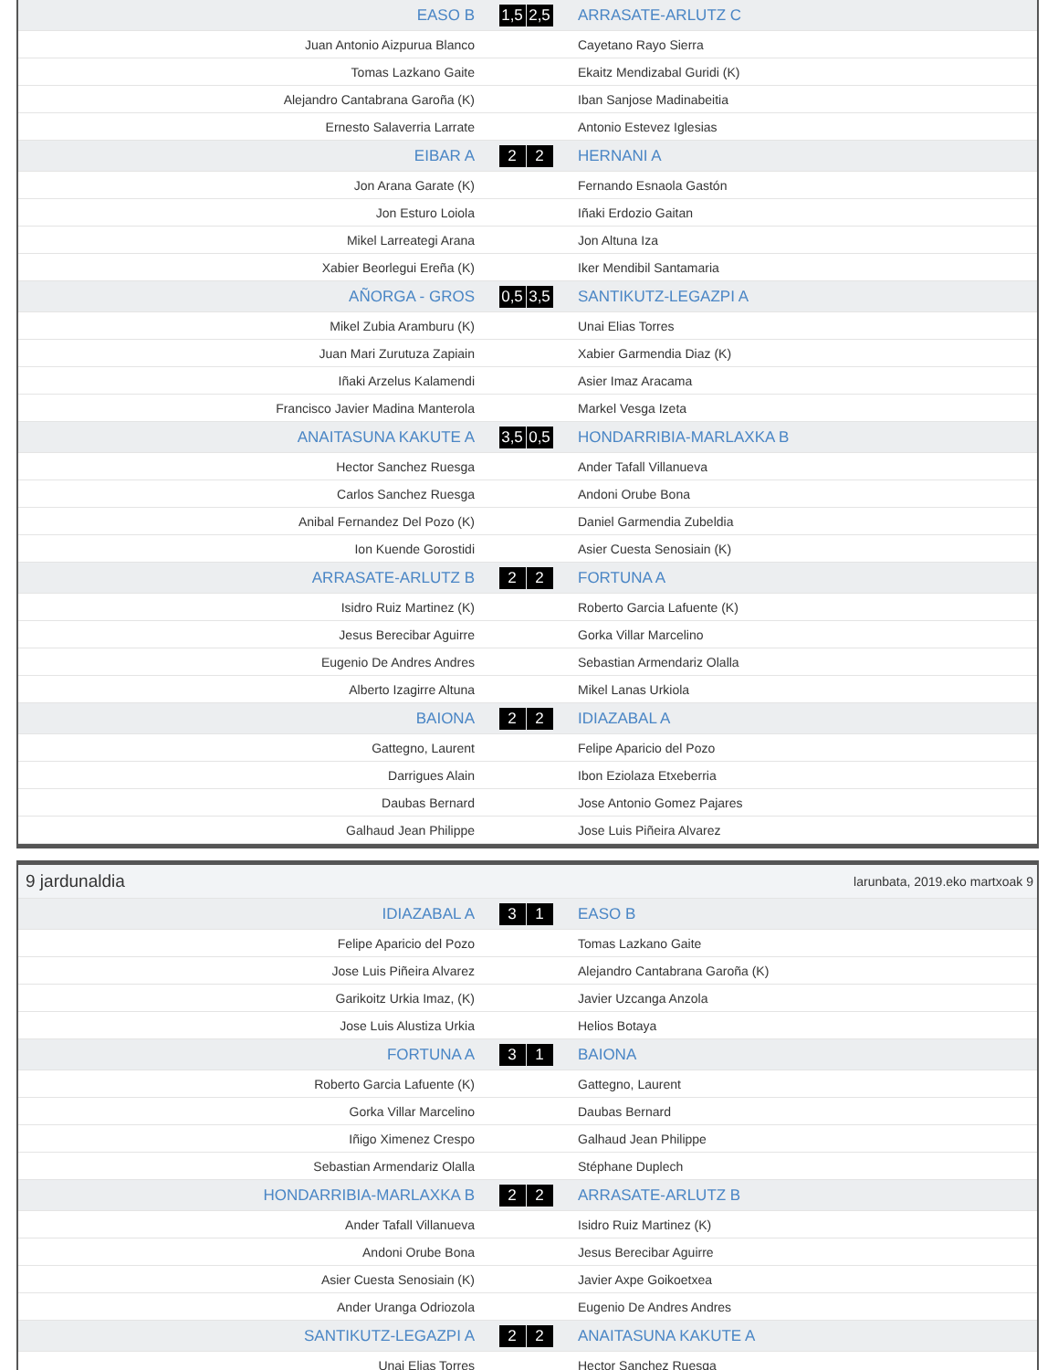| EASO B | | 1,5 | 2,5 | | ARRASATE-ARLUTZ C |
| Juan Antonio Aizpurua Blanco | | | | | Cayetano Rayo Sierra |
| Tomas Lazkano Gaite | | | | | Ekaitz Mendizabal Guridi (K) |
| Alejandro Cantabrana Garoña (K) | | | | | Iban Sanjose Madinabeitia |
| Ernesto Salaverria Larrate | | | | | Antonio Estevez Iglesias |
| EIBAR A | | 2 | 2 | | HERNANI A |
| Jon Arana Garate (K) | | | | | Fernando Esnaola Gastón |
| Jon Esturo Loiola | | | | | Iñaki Erdozio Gaitan |
| Mikel Larreategi Arana | | | | | Jon Altuna Iza |
| Xabier Beorlegui Ereña (K) | | | | | Iker Mendibil Santamaria |
| AÑORGA - GROS | | 0,5 | 3,5 | | SANTIKUTZ-LEGAZPI A |
| Mikel Zubia Aramburu (K) | | | | | Unai Elias Torres |
| Juan Mari Zurutuza Zapiain | | | | | Xabier Garmendia Diaz (K) |
| Iñaki Arzelus Kalamendi | | | | | Asier Imaz Aracama |
| Francisco Javier Madina Manterola | | | | | Markel Vesga Izeta |
| ANAITASUNA KAKUTE A | | 3,5 | 0,5 | | HONDARRIBIA-MARLAXKA B |
| Hector Sanchez Ruesga | | | | | Ander Tafall Villanueva |
| Carlos Sanchez Ruesga | | | | | Andoni Orube Bona |
| Anibal Fernandez Del Pozo (K) | | | | | Daniel Garmendia Zubeldia |
| Ion Kuende Gorostidi | | | | | Asier Cuesta Senosiain (K) |
| ARRASATE-ARLUTZ B | | 2 | 2 | | FORTUNA A |
| Isidro Ruiz Martinez (K) | | | | | Roberto Garcia Lafuente (K) |
| Jesus Berecibar Aguirre | | | | | Gorka Villar Marcelino |
| Eugenio De Andres Andres | | | | | Sebastian Armendariz Olalla |
| Alberto Izagirre Altuna | | | | | Mikel Lanas Urkiola |
| BAIONA | | 2 | 2 | | IDIAZABAL A |
| Gattegno, Laurent | | | | | Felipe Aparicio del Pozo |
| Darrigues Alain | | | | | Ibon Eziolaza Etxeberria |
| Daubas Bernard | | | | | Jose Antonio Gomez Pajares |
| Galhaud Jean Philippe | | | | | Jose Luis Piñeira Alvarez |
| 9 jardunaldia | | | larunbata, 2019.eko martxoak 9 | | |
| IDIAZABAL A | | 3 | 1 | | EASO B |
| Felipe Aparicio del Pozo | | | | | Tomas Lazkano Gaite |
| Jose Luis Piñeira Alvarez | | | | | Alejandro Cantabrana Garoña (K) |
| Garikoitz Urkia Imaz, (K) | | | | | Javier Uzcanga Anzola |
| Jose Luis Alustiza Urkia | | | | | Helios Botaya |
| FORTUNA A | | 3 | 1 | | BAIONA |
| Roberto Garcia Lafuente (K) | | | | | Gattegno, Laurent |
| Gorka Villar Marcelino | | | | | Daubas Bernard |
| Iñigo Ximenez Crespo | | | | | Galhaud Jean Philippe |
| Sebastian Armendariz Olalla | | | | | Stéphane Duplech |
| HONDARRIBIA-MARLAXKA B | | 2 | 2 | | ARRASATE-ARLUTZ B |
| Ander Tafall Villanueva | | | | | Isidro Ruiz Martinez (K) |
| Andoni Orube Bona | | | | | Jesus Berecibar Aguirre |
| Asier Cuesta Senosiain (K) | | | | | Javier Axpe Goikoetxea |
| Ander Uranga Odriozola | | | | | Eugenio De Andres Andres |
| SANTIKUTZ-LEGAZPI A | | 2 | 2 | | ANAITASUNA KAKUTE A |
| Unai Elias Torres | | | | | Hector Sanchez Ruesga |